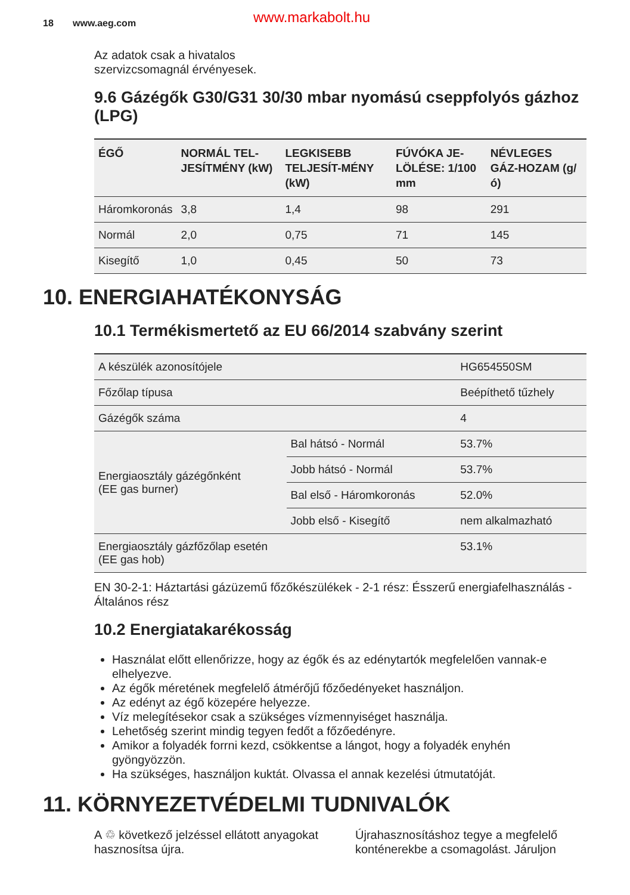18 www.aeg.com www.markabolt.hu
Az adatok csak a hivatalos
szervizcsomagnál érvényesek.
9.6 Gázégők G30/G31 30/30 mbar nyomású cseppfolyós gázhoz (LPG)
| ÉGŐ | NORMÁL TEL-JESÍTMÉNY (kW) | LEGKISEBB TELJESÍT-MÉNY (kW) | FÚVÓKA JE-LÖLÉSE: 1/100 mm | NÉVLEGES GÁZ-HOZAM (g/ó) |
| --- | --- | --- | --- | --- |
| Háromkoronás | 3,8 | 1,4 | 98 | 291 |
| Normál | 2,0 | 0,75 | 71 | 145 |
| Kisegítő | 1,0 | 0,45 | 50 | 73 |
10. ENERGIAHATÉKONYSÁG
10.1 Termékismertető az EU 66/2014 szabvány szerint
| A készülék azonosítójele | | HG654550SM |
| Főzőlap típusa | | Beépíthető tűzhely |
| Gázégők száma | | 4 |
| Energiaosztály gázégőnként (EE gas burner) | Bal hátsó - Normál | 53.7% |
| | Jobb hátsó - Normál | 53.7% |
| | Bal első - Háromkoronás | 52.0% |
| | Jobb első - Kisegítő | nem alkalmazható |
| Energiaosztály gázfőzőlap esetén (EE gas hob) | | 53.1% |
EN 30-2-1: Háztartási gázüzemű főzőkészülékek - 2-1 rész: Ésszerű energiafelhasználás - Általános rész
10.2 Energiatakarékosság
Használat előtt ellenőrizze, hogy az égők és az edénytartók megfelelően vannak-e elhelyezve.
Az égők méretének megfelelő átmérőjű főzőedényeket használjon.
Az edényt az égő közepére helyezze.
Víz melegítésekor csak a szükséges vízmennyiséget használja.
Lehetőség szerint mindig tegyen fedőt a főzőedényre.
Amikor a folyadék forrni kezd, csökkentse a lángot, hogy a folyadék enyhén gyöngyözzön.
Ha szükséges, használjon kuktát. Olvassa el annak kezelési útmutatóját.
11. KÖRNYEZETVÉDELMI TUDNIVALÓK
A ♲ következő jelzéssel ellátott anyagokat hasznosítsa újra.
Újrahasznosításhoz tegye a megfelelő konténerekbe a csomagolást. Járuljon